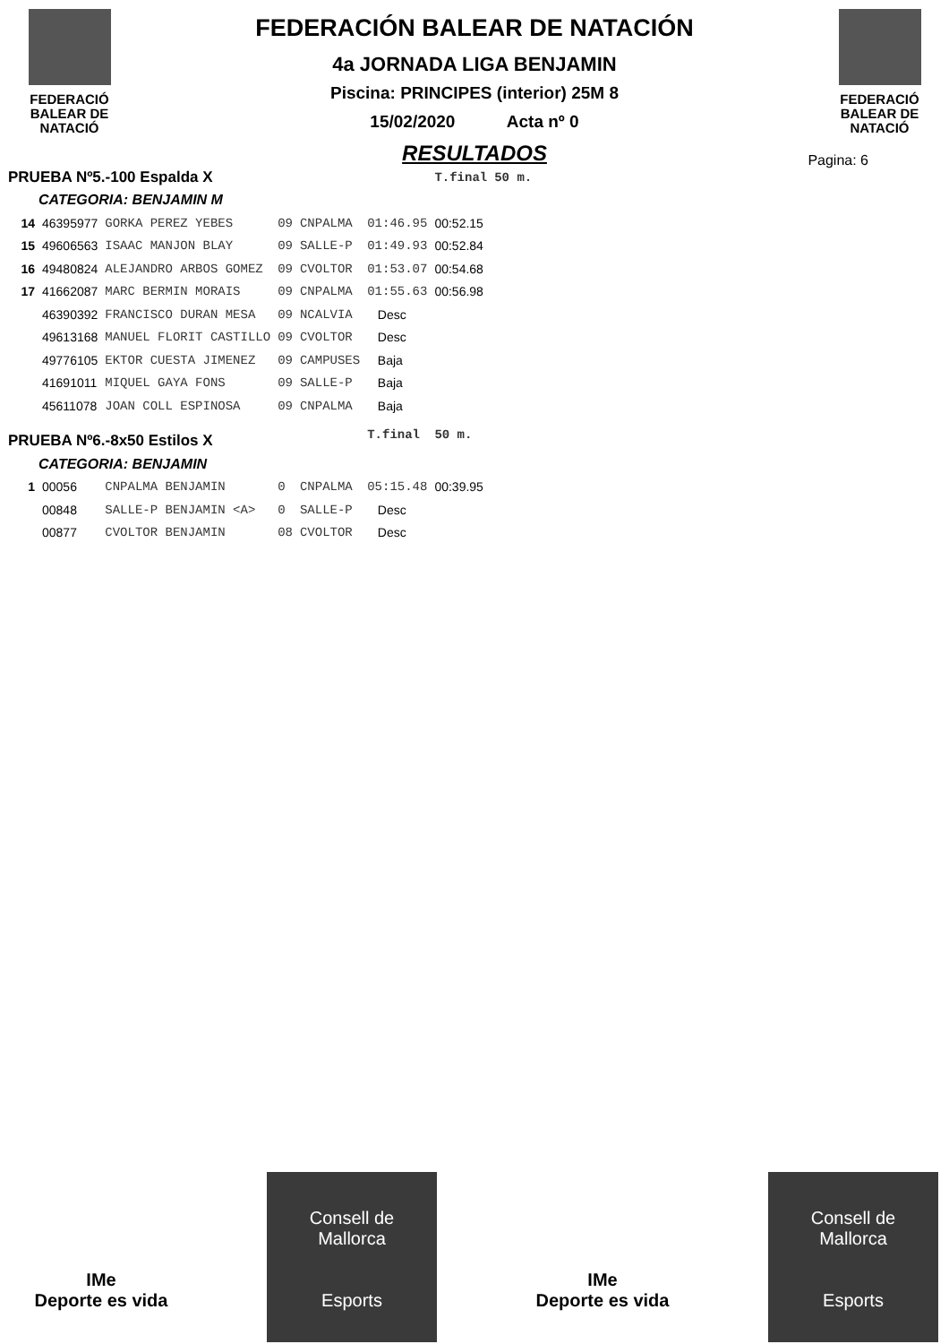FEDERACIÓ
BALEAR DE
NATACIÓ
FEDERACIÓN BALEAR DE NATACIÓN
4a JORNADA LIGA BENJAMIN
Piscina: PRINCIPES (interior) 25M 8
15/02/2020 Acta nº 0
RESULTADOS
FEDERACIÓ
BALEAR DE
NATACIÓ
Pagina: 6
| PRUEBA Nº5.-100 Espalda X | | | | | | T.final | 50 m. |
| CATEGORIA: BENJAMIN M | | | | | | | |
| 14 | 46395977 | GORKA PEREZ YEBES | 09 | CNPALMA | 01:46.95 | 00:52.15 | |
| 15 | 49606563 | ISAAC MANJON BLAY | 09 | SALLE-P | 01:49.93 | 00:52.84 | |
| 16 | 49480824 | ALEJANDRO ARBOS GOMEZ | 09 | CVOLTOR | 01:53.07 | 00:54.68 | |
| 17 | 41662087 | MARC BERMIN MORAIS | 09 | CNPALMA | 01:55.63 | 00:56.98 | |
| | 46390392 | FRANCISCO DURAN MESA | 09 | NCALVIA | Desc | | |
| | 49613168 | MANUEL FLORIT CASTILLO | 09 | CVOLTOR | Desc | | |
| | 49776105 | EKTOR CUESTA JIMENEZ | 09 | CAMPUSES | Baja | | |
| | 41691011 | MIQUEL GAYA FONS | 09 | SALLE-P | Baja | | |
| | 45611078 | JOAN COLL ESPINOSA | 09 | CNPALMA | Baja | | |
| PRUEBA Nº6.-8x50 Estilos X | | | | | T.final | 50 m. | |
| CATEGORIA: BENJAMIN | | | | | | | |
| 1 | 00056 | CNPALMA BENJAMIN | 0 | CNPALMA | 05:15.48 | 00:39.95 | |
| | 00848 | SALLE-P BENJAMIN <A> | 0 | SALLE-P | Desc | | |
| | 00877 | CVOLTOR BENJAMIN | 08 | CVOLTOR | Desc | | |
IMe
Deporte es vida
Consell de
Mallorca
Esports
IMe
Deporte es vida
Consell de
Mallorca
Esports